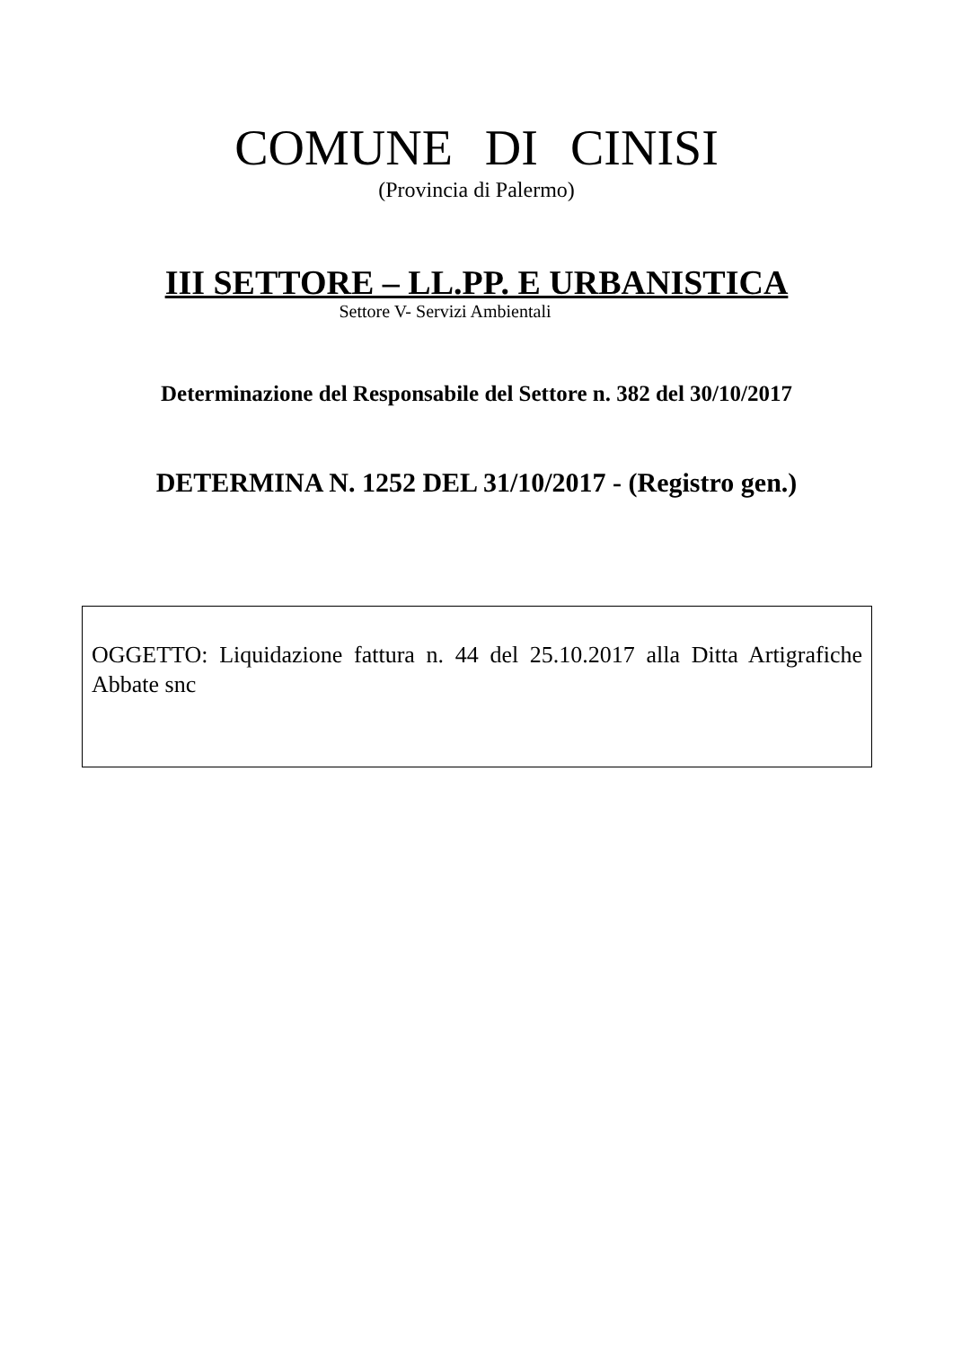COMUNE DI CINISI
(Provincia di Palermo)
III SETTORE – LL.PP. E URBANISTICA
Settore V- Servizi Ambientali
Determinazione del Responsabile del Settore n. 382 del 30/10/2017
DETERMINA N. 1252 DEL 31/10/2017 - (Registro gen.)
OGGETTO: Liquidazione fattura n. 44 del 25.10.2017 alla Ditta Artigrafiche Abbate snc